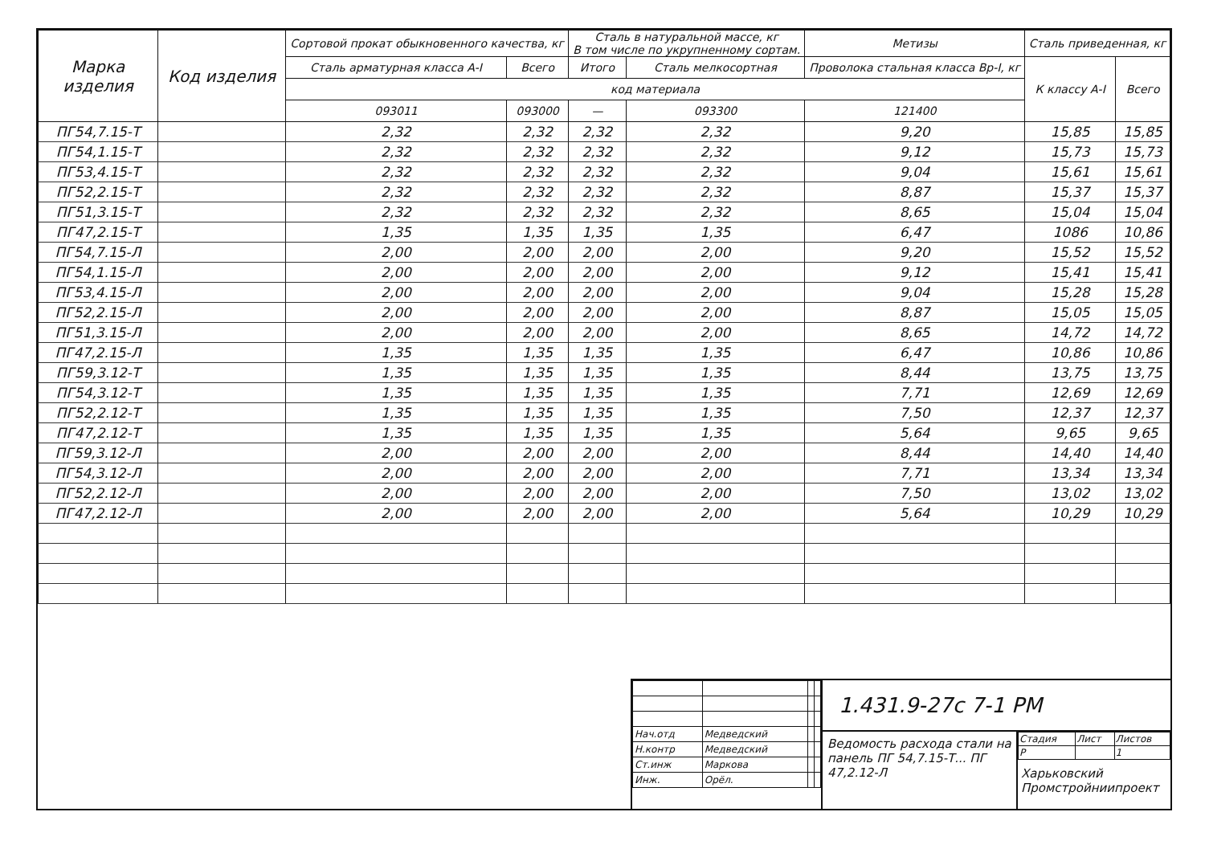| Марка изделия | Код изделия | Сортовой прокат обыкновенного качества, кг | | Сталь в натуральной массе, кг В том числе по укрупненному сортам. | | Метизы | Сталь приведенная, кг | |
| --- | --- | --- | --- | --- | --- | --- | --- | --- |
| | | Сталь арматурная класса А-I | Всего | Итого | Сталь мелкосортная | Проволока стальная класса Вр-I, кг | К классу А-I | Всего |
| | | код материала | | | | | | |
| | | 093011 | 093000 | — | 093300 | 121400 | | |
| ПГ54,7.15-Т | | 2,32 | 2,32 | 2,32 | 2,32 | 9,20 | 15,85 | 15,85 |
| ПГ54,1.15-Т | | 2,32 | 2,32 | 2,32 | 2,32 | 9,12 | 15,73 | 15,73 |
| ПГ53,4.15-Т | | 2,32 | 2,32 | 2,32 | 2,32 | 9,04 | 15,61 | 15,61 |
| ПГ52,2.15-Т | | 2,32 | 2,32 | 2,32 | 2,32 | 8,87 | 15,37 | 15,37 |
| ПГ51,3.15-Т | | 2,32 | 2,32 | 2,32 | 2,32 | 8,65 | 15,04 | 15,04 |
| ПГ47,2.15-Т | | 1,35 | 1,35 | 1,35 | 1,35 | 6,47 | 1086 | 10,86 |
| ПГ54,7.15-Л | | 2,00 | 2,00 | 2,00 | 2,00 | 9,20 | 15,52 | 15,52 |
| ПГ54,1.15-Л | | 2,00 | 2,00 | 2,00 | 2,00 | 9,12 | 15,41 | 15,41 |
| ПГ53,4.15-Л | | 2,00 | 2,00 | 2,00 | 2,00 | 9,04 | 15,28 | 15,28 |
| ПГ52,2.15-Л | | 2,00 | 2,00 | 2,00 | 2,00 | 8,87 | 15,05 | 15,05 |
| ПГ51,3.15-Л | | 2,00 | 2,00 | 2,00 | 2,00 | 8,65 | 14,72 | 14,72 |
| ПГ47,2.15-Л | | 1,35 | 1,35 | 1,35 | 1,35 | 6,47 | 10,86 | 10,86 |
| ПГ59,3.12-Т | | 1,35 | 1,35 | 1,35 | 1,35 | 8,44 | 13,75 | 13,75 |
| ПГ54,3.12-Т | | 1,35 | 1,35 | 1,35 | 1,35 | 7,71 | 12,69 | 12,69 |
| ПГ52,2.12-Т | | 1,35 | 1,35 | 1,35 | 1,35 | 7,50 | 12,37 | 12,37 |
| ПГ47,2.12-Т | | 1,35 | 1,35 | 1,35 | 1,35 | 5,64 | 9,65 | 9,65 |
| ПГ59,3.12-Л | | 2,00 | 2,00 | 2,00 | 2,00 | 8,44 | 14,40 | 14,40 |
| ПГ54,3.12-Л | | 2,00 | 2,00 | 2,00 | 2,00 | 7,71 | 13,34 | 13,34 |
| ПГ52,2.12-Л | | 2,00 | 2,00 | 2,00 | 2,00 | 7,50 | 13,02 | 13,02 |
| ПГ47,2.12-Л | | 2,00 | 2,00 | 2,00 | 2,00 | 5,64 | 10,29 | 10,29 |
| Нач.отд | Медведский | | |
| Н.контр | Медведский | | |
| Ст.инж | Маркова | | |
| Инж. | Орёл. | | |
1.431.9-27с 7-1 РМ
Ведомость расхода стали на панель ПГ 54,7.15-Т... ПГ 47,2.12-Л
| Стадия | Лист | Листов |
| Р | | 1 |
Харьковский Промстройниипроект